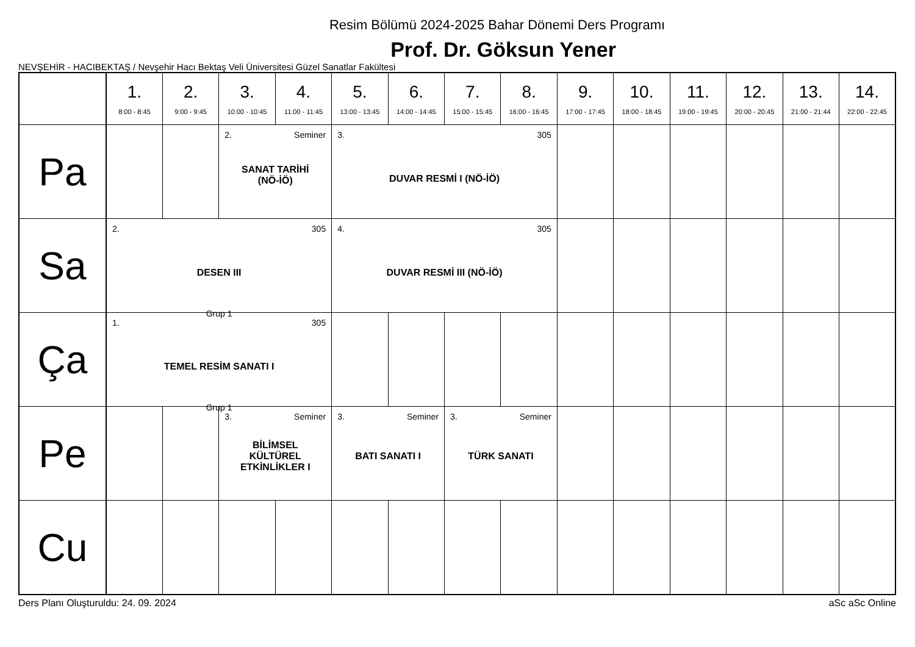Resim Bölümü 2024-2025 Bahar Dönemi Ders Programı
Prof. Dr. Göksun Yener
NEVŞEHİR - HACIBEKTAŞ / Nevşehir Hacı Bektaş Veli Üniversitesi Güzel Sanatlar Fakültesi
| | 1. 8:00 - 8:45 | 2. 9:00 - 9:45 | 3. 10:00 - 10:45 | 4. 11:00 - 11:45 | 5. 13:00 - 13:45 | 6. 14:00 - 14:45 | 7. 15:00 - 15:45 | 8. 16:00 - 16:45 | 9. 17:00 - 17:45 | 10. 18:00 - 18:45 | 11. 19:00 - 19:45 | 12. 20:00 - 20:45 | 13. 21:00 - 21:44 | 14. 22:00 - 22:45 |
| --- | --- | --- | --- | --- | --- | --- | --- | --- | --- | --- | --- | --- | --- | --- |
| Pa | | | 2. Seminer SANAT TARİHİ (NÖ-İÖ) | | 3. 305 DUVAR RESMİ I (NÖ-İÖ) | | | | | | | | | |
| Sa | 2. 305 DESEN III Grup 1 | | | | 4. 305 DUVAR RESMİ III (NÖ-İÖ) | | | | | | | | | |
| Ça | 1. 305 TEMEL RESİM SANATI I Grup 1 | | | | | | | | | | | | | |
| Pe | | | 3. Seminer BİLİMSEL KÜLTÜREL ETKİNLİKLER I | | 3. Seminer BATI SANATI I | | 3. Seminer TÜRK SANATI | | | | | | | |
| Cu | | | | | | | | | | | | | | |
Ders Planı Oluşturuldu: 24. 09. 2024 aSc aSc Online